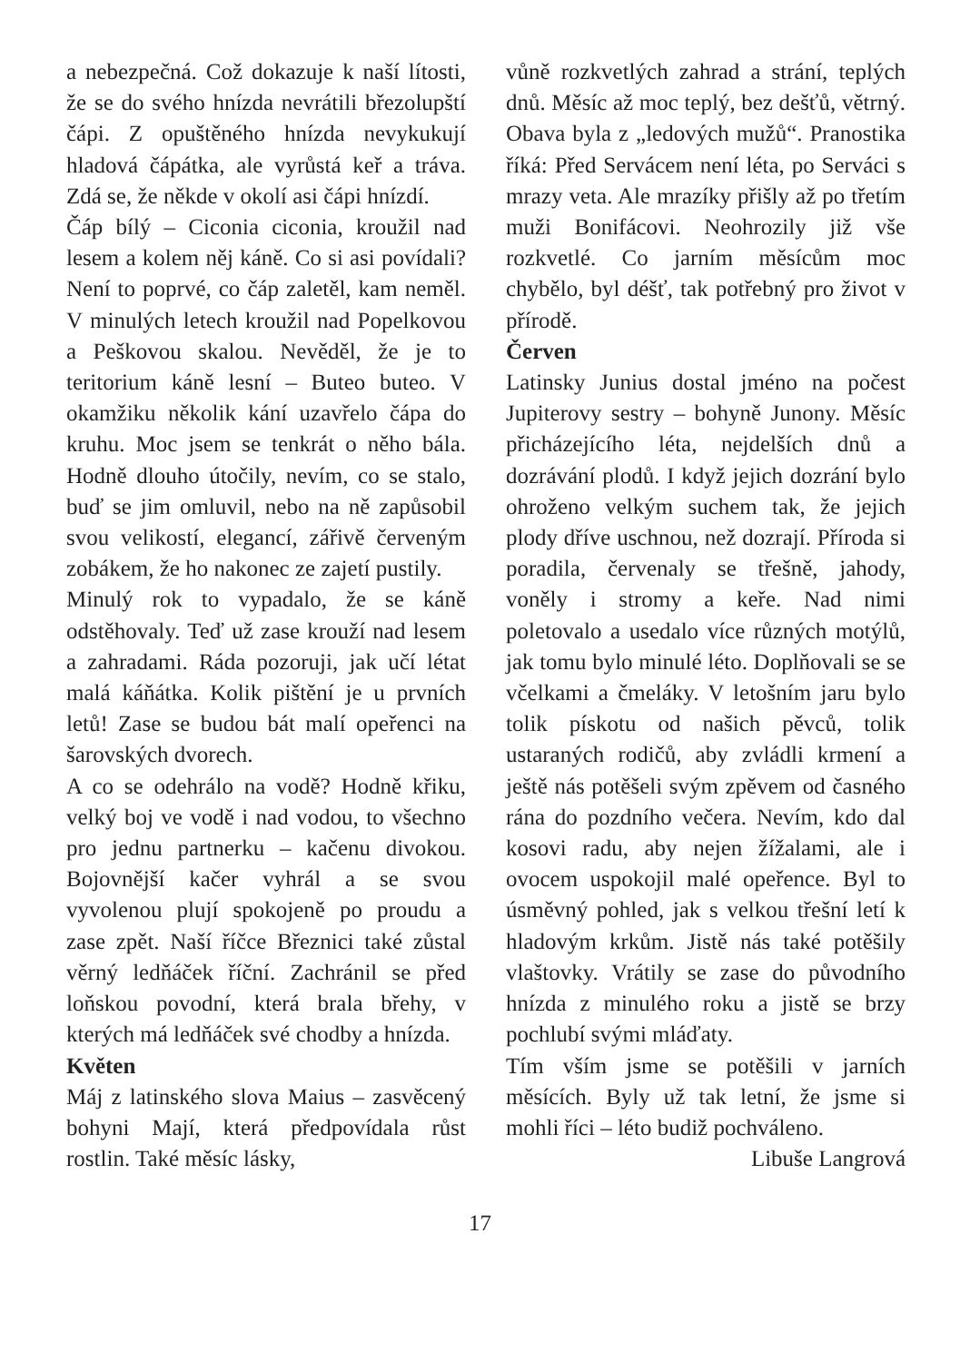a nebezpečná. Což dokazuje k naší lítosti, že se do svého hnízda nevrátili březolupští čápi. Z opuštěného hnízda nevykukují hladová čápátka, ale vyrůstá keř a tráva. Zdá se, že někde v okolí asi čápi hnízdí.
Čáp bílý – Ciconia ciconia, kroužil nad lesem a kolem něj káně. Co si asi povídali? Není to poprvé, co čáp zaletěl, kam neměl. V minulých letech kroužil nad Popelkovou a Peškovou skalou. Nevěděl, že je to teritorium káně lesní – Buteo buteo. V okamžiku několik kání uzavřelo čápa do kruhu. Moc jsem se tenkrát o něho bála. Hodně dlouho útočily, nevím, co se stalo, buď se jim omluvil, nebo na ně zapůsobil svou velikostí, elegancí, zářivě červeným zobákem, že ho nakonec ze zajetí pustily.
Minulý rok to vypadalo, že se káně odstěhovaly. Teď už zase krouží nad lesem a zahradami. Ráda pozoruji, jak učí létat malá káňátka. Kolik pištění je u prvních letů! Zase se budou bát malí opeřenci na šarovských dvorech.
A co se odehrálo na vodě? Hodně křiku, velký boj ve vodě i nad vodou, to všechno pro jednu partnerku – kačenu divokou. Bojovnější kačer vyhrál a se svou vyvolenou plují spokojeně po proudu a zase zpět. Naší říčce Březnici také zůstal věrný ledňáček říční. Zachránil se před loňskou povodní, která brala břehy, v kterých má ledňáček své chodby a hnízda.
Květen
Máj z latinského slova Maius – zasvěcený bohyni Mají, která předpovídala růst rostlin. Také měsíc lásky,
vůně rozkvetlých zahrad a strání, teplých dnů. Měsíc až moc teplý, bez dešťů, větrný. Obava byla z „ledových mužů“. Pranostika říká: Před Servácem není léta, po Serváci s mrazy veta. Ale mrazíky přišly až po třetím muži Bonifácovi. Neohrozily již vše rozkvetlé. Co jarním měsícům moc chybělo, byl déšť, tak potřebný pro život v přírodě.
Červen
Latinsky Junius dostal jméno na počest Jupiterovy sestry – bohyně Junony. Měsíc přicházejícího léta, nejdelších dnů a dozrávání plodů. I když jejich dozrání bylo ohroženo velkým suchem tak, že jejich plody dříve uschnou, než dozrají. Příroda si poradila, červenaly se třešně, jahody, voněly i stromy a keře. Nad nimi poletovalo a usedalo více různých motýlů, jak tomu bylo minulé léto. Doplňovali se se včelkami a čmeláky. V letošním jaru bylo tolik pískotu od našich pěvců, tolik ustaraných rodičů, aby zvládli krmení a ještě nás potěšeli svým zpěvem od časného rána do pozdního večera. Nevím, kdo dal kosovi radu, aby nejen žížalami, ale i ovocem uspokojil malé opeřence. Byl to úsměvný pohled, jak s velkou třešní letí k hladovým krkům. Jistě nás také potěšily vlaštovky. Vrátily se zase do původního hnízda z minulého roku a jistě se brzy pochlubí svými mláďaty.
Tím vším jsme se potěšili v jarních měsících. Byly už tak letní, že jsme si mohli říci – léto budiž pochváleno.
Libuše Langrová
17